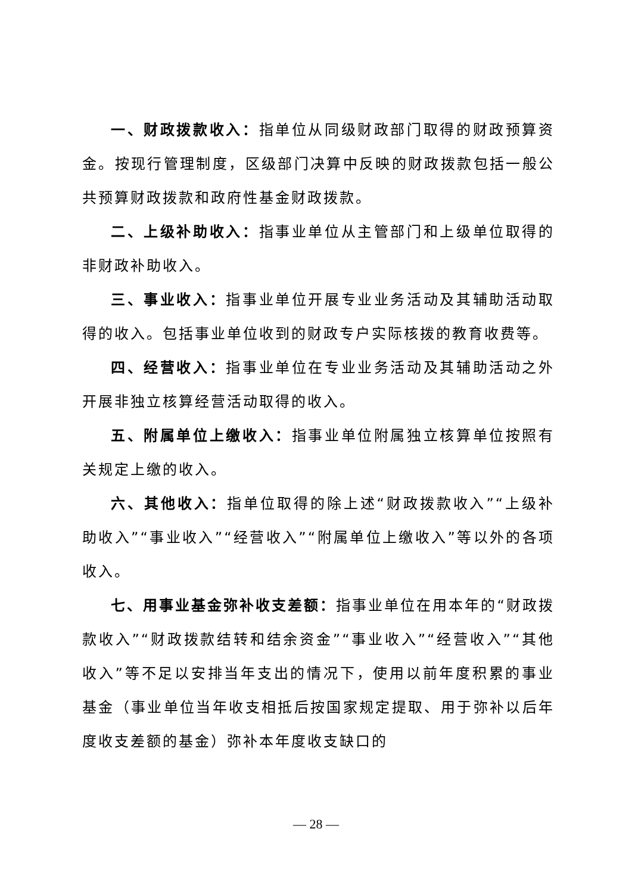一、财政拨款收入：指单位从同级财政部门取得的财政预算资金。按现行管理制度，区级部门决算中反映的财政拨款包括一般公共预算财政拨款和政府性基金财政拨款。
二、上级补助收入：指事业单位从主管部门和上级单位取得的非财政补助收入。
三、事业收入：指事业单位开展专业业务活动及其辅助活动取得的收入。包括事业单位收到的财政专户实际核拨的教育收费等。
四、经营收入：指事业单位在专业业务活动及其辅助活动之外开展非独立核算经营活动取得的收入。
五、附属单位上缴收入：指事业单位附属独立核算单位按照有关规定上缴的收入。
六、其他收入：指单位取得的除上述“财政拨款收入”“上级补助收入”“事业收入”“经营收入”“附属单位上缴收入”等以外的各项收入。
七、用事业基金弥补收支差额：指事业单位在用本年的“财政拨款收入”“财政拨款结转和结余资金”“事业收入”“经营收入”“其他收入”等不足以安排当年支出的情况下，使用以前年度积累的事业基金（事业单位当年收支相抵后按国家规定提取、用于弥补以后年度收支差额的基金）弥补本年度收支缺口的
— 28 —